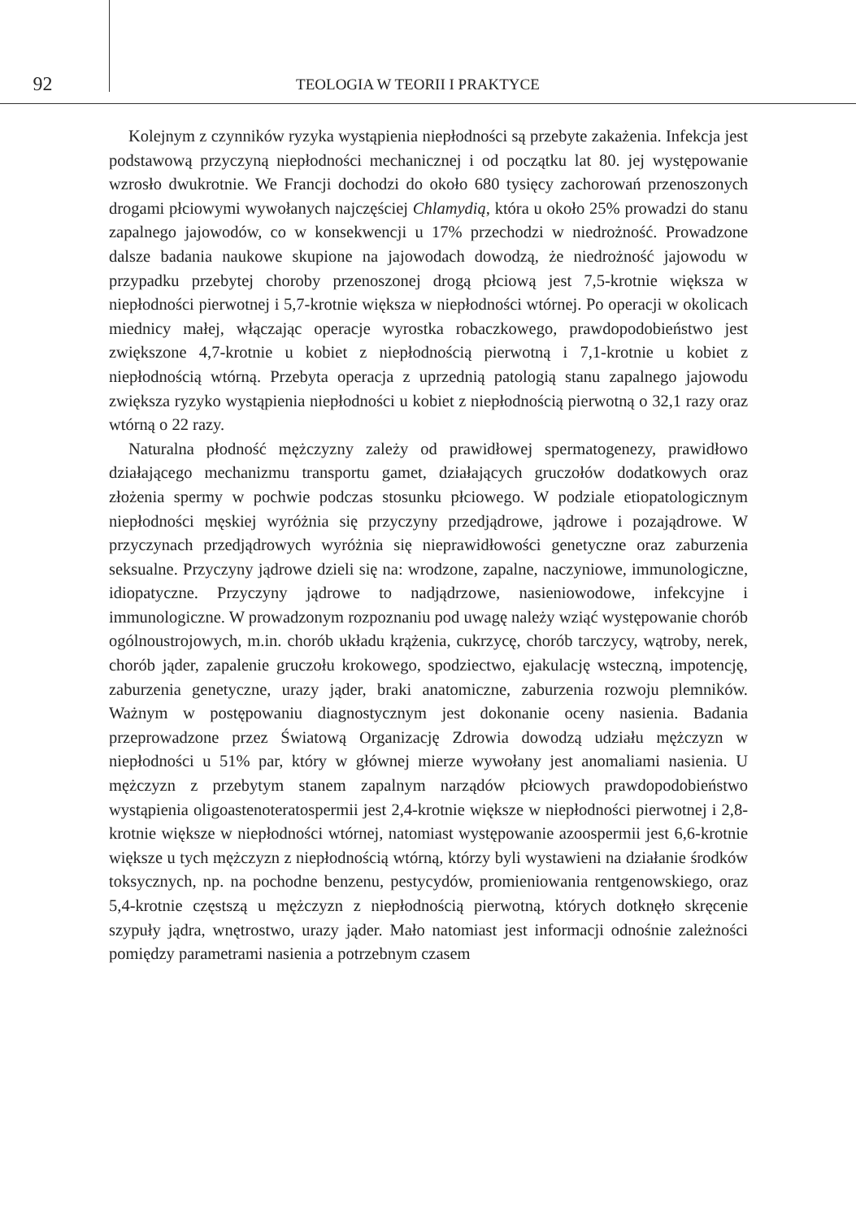92
TEOLOGIA W TEORII I PRAKTYCE
Kolejnym z czynników ryzyka wystąpienia niepłodności są przebyte zakażenia. Infekcja jest podstawową przyczyną niepłodności mechanicznej i od początku lat 80. jej występowanie wzrosło dwukrotnie. We Francji dochodzi do około 680 tysięcy zachorowań przenoszonych drogami płciowymi wywołanych najczęściej Chlamydią, która u około 25% prowadzi do stanu zapalnego jajowodów, co w konsekwencji u 17% przechodzi w niedrożność. Prowadzone dalsze badania naukowe skupione na jajowodach dowodzą, że niedrożność jajowodu w przypadku przebytej choroby przenoszonej drogą płciową jest 7,5-krotnie większa w niepłodności pierwotnej i 5,7-krotnie większa w niepłodności wtórnej. Po operacji w okolicach miednicy małej, włączając operacje wyrostka robaczkowego, prawdopodobieństwo jest zwiększone 4,7-krotnie u kobiet z niepłodnością pierwotną i 7,1-krotnie u kobiet z niepłodnością wtórną. Przebyta operacja z uprzednią patologią stanu zapalnego jajowodu zwiększa ryzyko wystąpienia niepłodności u kobiet z niepłodnością pierwotną o 32,1 razy oraz wtórną o 22 razy.
Naturalna płodność mężczyzny zależy od prawidłowej spermatogenezy, prawidłowo działającego mechanizmu transportu gamet, działających gruczołów dodatkowych oraz złożenia spermy w pochwie podczas stosunku płciowego. W podziale etiopatologicznym niepłodności męskiej wyróżnia się przyczyny przedjądrowe, jądrowe i pozajądrowe. W przyczynach przedjądrowych wyróżnia się nieprawidłowości genetyczne oraz zaburzenia seksualne. Przyczyny jądrowe dzieli się na: wrodzone, zapalne, naczyniowe, immunologiczne, idiopatyczne. Przyczyny jądrowe to nadjądrzowe, nasieniowodowe, infekcyjne i immunologiczne. W prowadzonym rozpoznaniu pod uwagę należy wziąć występowanie chorób ogólnoustrojowych, m.in. chorób układu krążenia, cukrzycę, chorób tarczycy, wątroby, nerek, chorób jąder, zapalenie gruczołu krokowego, spodziectwo, ejakulację wsteczną, impotencję, zaburzenia genetyczne, urazy jąder, braki anatomiczne, zaburzenia rozwoju plemników. Ważnym w postępowaniu diagnostycznym jest dokonanie oceny nasienia. Badania przeprowadzone przez Światową Organizację Zdrowia dowodzą udziału mężczyzn w niepłodności u 51% par, który w głównej mierze wywołany jest anomaliami nasienia. U mężczyzn z przebytym stanem zapalnym narządów płciowych prawdopodobieństwo wystąpienia oligoastenoteratospermii jest 2,4-krotnie większe w niepłodności pierwotnej i 2,8-krotnie większe w niepłodności wtórnej, natomiast występowanie azoospermii jest 6,6-krotnie większe u tych mężczyzn z niepłodnością wtórną, którzy byli wystawieni na działanie środków toksycznych, np. na pochodne benzenu, pestycydów, promieniowania rentgenowskiego, oraz 5,4-krotnie częstszą u mężczyzn z niepłodnością pierwotną, których dotknęło skręcenie szypuły jądra, wnętrostwo, urazy jąder. Mało natomiast jest informacji odnośnie zależności pomiędzy parametrami nasienia a potrzebnym czasem